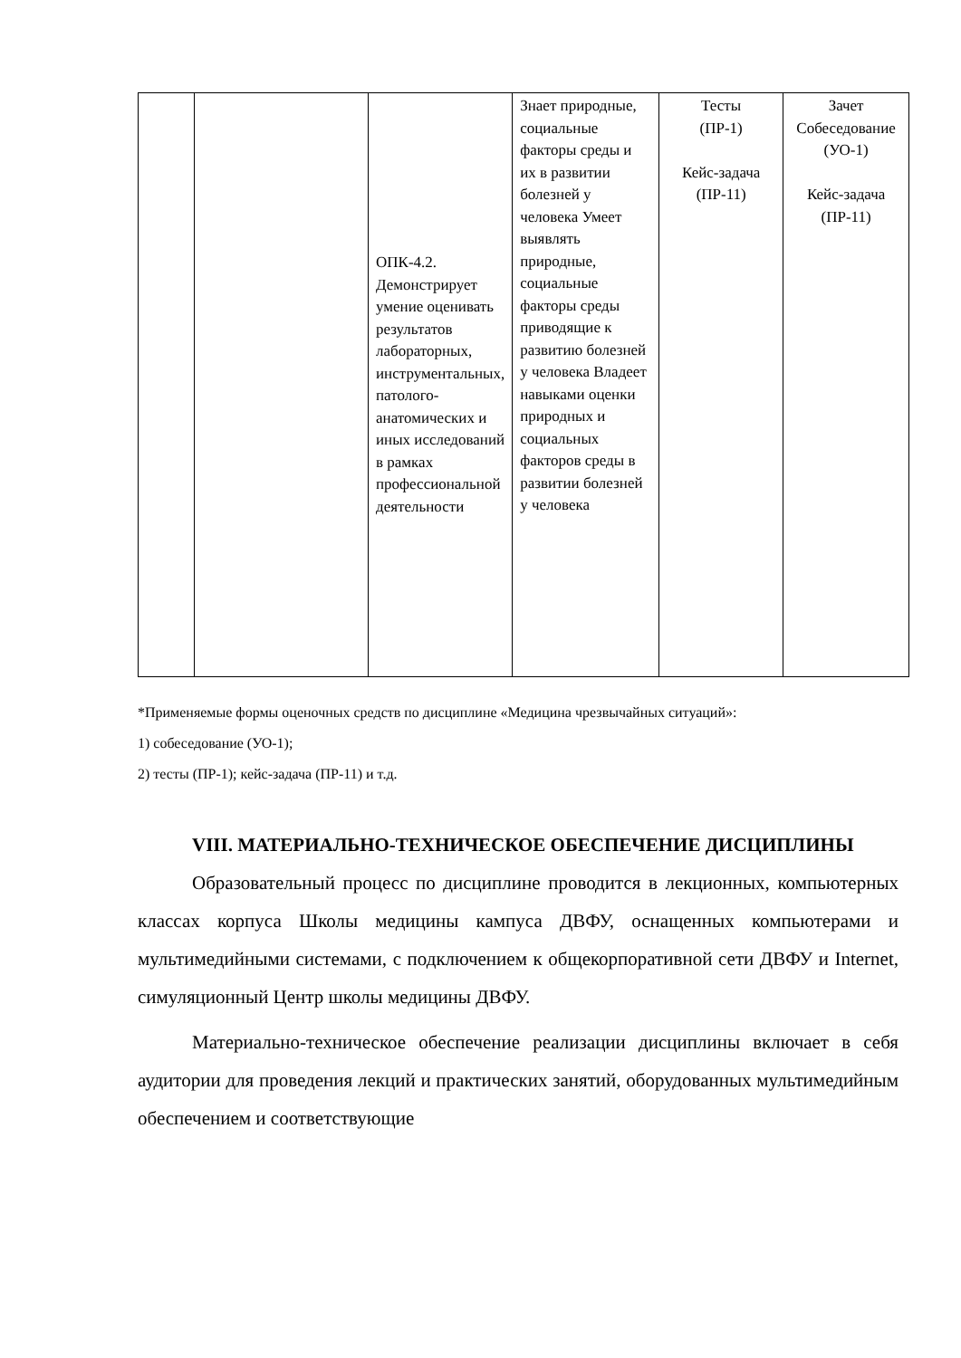| | | ОПК-4.2. Демонстрирует умение оценивать результатов лабораторных, инструментальных, патолого-анатомических и иных исследований в рамках профессиональной деятельности | Знает природные, социальные факторы среды и их в развитии болезней у человека Умеет выявлять природные, социальные факторы среды приводящие к развитию болезней у человека Владеет навыками оценки природных и социальных факторов среды в развитии болезней у человека | Тесты (ПР-1) Кейс-задача (ПР-11) | Зачет Собеседование (УО-1) Кейс-задача (ПР-11) |
*Применяемые формы оценочных средств по дисциплине «Медицина чрезвычайных ситуаций»:
1) собеседование (УО-1);
2) тесты (ПР-1); кейс-задача (ПР-11) и т.д.
VIII. МАТЕРИАЛЬНО-ТЕХНИЧЕСКОЕ ОБЕСПЕЧЕНИЕ ДИСЦИПЛИНЫ
Образовательный процесс по дисциплине проводится в лекционных, компьютерных классах корпуса Школы медицины кампуса ДВФУ, оснащенных компьютерами и мультимедийными системами, с подключением к общекорпоративной сети ДВФУ и Internet, симуляционный Центр школы медицины ДВФУ.
Материально-техническое обеспечение реализации дисциплины включает в себя аудитории для проведения лекций и практических занятий, оборудованных мультимедийным обеспечением и соответствующие